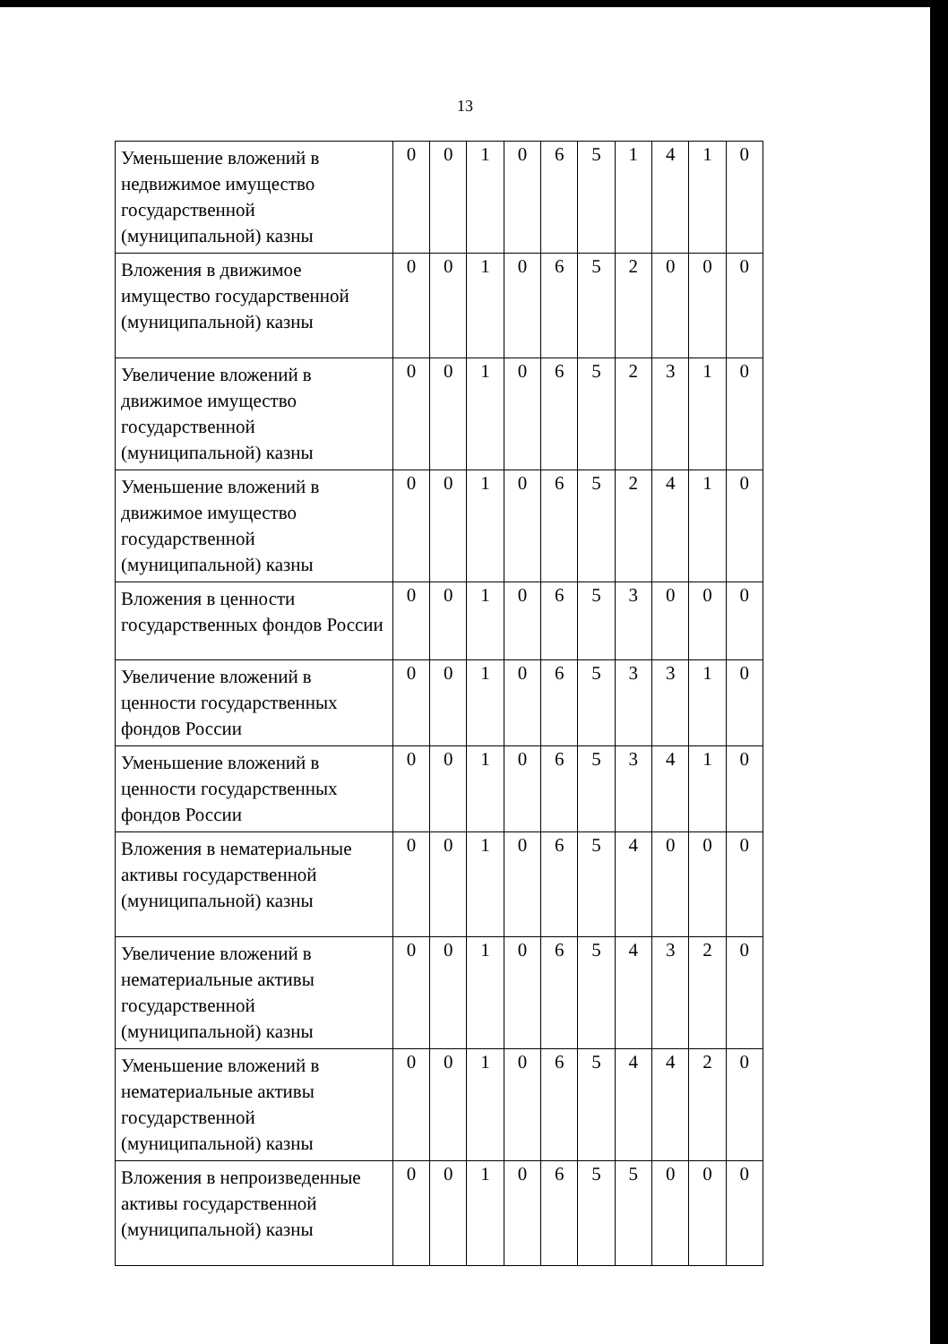13
| Уменьшение вложений в недвижимое имущество государственной (муниципальной) казны | 0 | 0 | 1 | 0 | 6 | 5 | 1 | 4 | 1 | 0 |
| Вложения в движимое имущество государственной (муниципальной) казны | 0 | 0 | 1 | 0 | 6 | 5 | 2 | 0 | 0 | 0 |
| Увеличение вложений в движимое имущество государственной (муниципальной) казны | 0 | 0 | 1 | 0 | 6 | 5 | 2 | 3 | 1 | 0 |
| Уменьшение вложений в движимое имущество государственной (муниципальной) казны | 0 | 0 | 1 | 0 | 6 | 5 | 2 | 4 | 1 | 0 |
| Вложения в ценности государственных фондов России | 0 | 0 | 1 | 0 | 6 | 5 | 3 | 0 | 0 | 0 |
| Увеличение вложений в ценности государственных фондов России | 0 | 0 | 1 | 0 | 6 | 5 | 3 | 3 | 1 | 0 |
| Уменьшение вложений в ценности государственных фондов России | 0 | 0 | 1 | 0 | 6 | 5 | 3 | 4 | 1 | 0 |
| Вложения в нематериальные активы государственной (муниципальной) казны | 0 | 0 | 1 | 0 | 6 | 5 | 4 | 0 | 0 | 0 |
| Увеличение вложений в нематериальные активы государственной (муниципальной) казны | 0 | 0 | 1 | 0 | 6 | 5 | 4 | 3 | 2 | 0 |
| Уменьшение вложений в нематериальные активы государственной (муниципальной) казны | 0 | 0 | 1 | 0 | 6 | 5 | 4 | 4 | 2 | 0 |
| Вложения в непроизведенные активы государственной (муниципальной) казны | 0 | 0 | 1 | 0 | 6 | 5 | 5 | 0 | 0 | 0 |